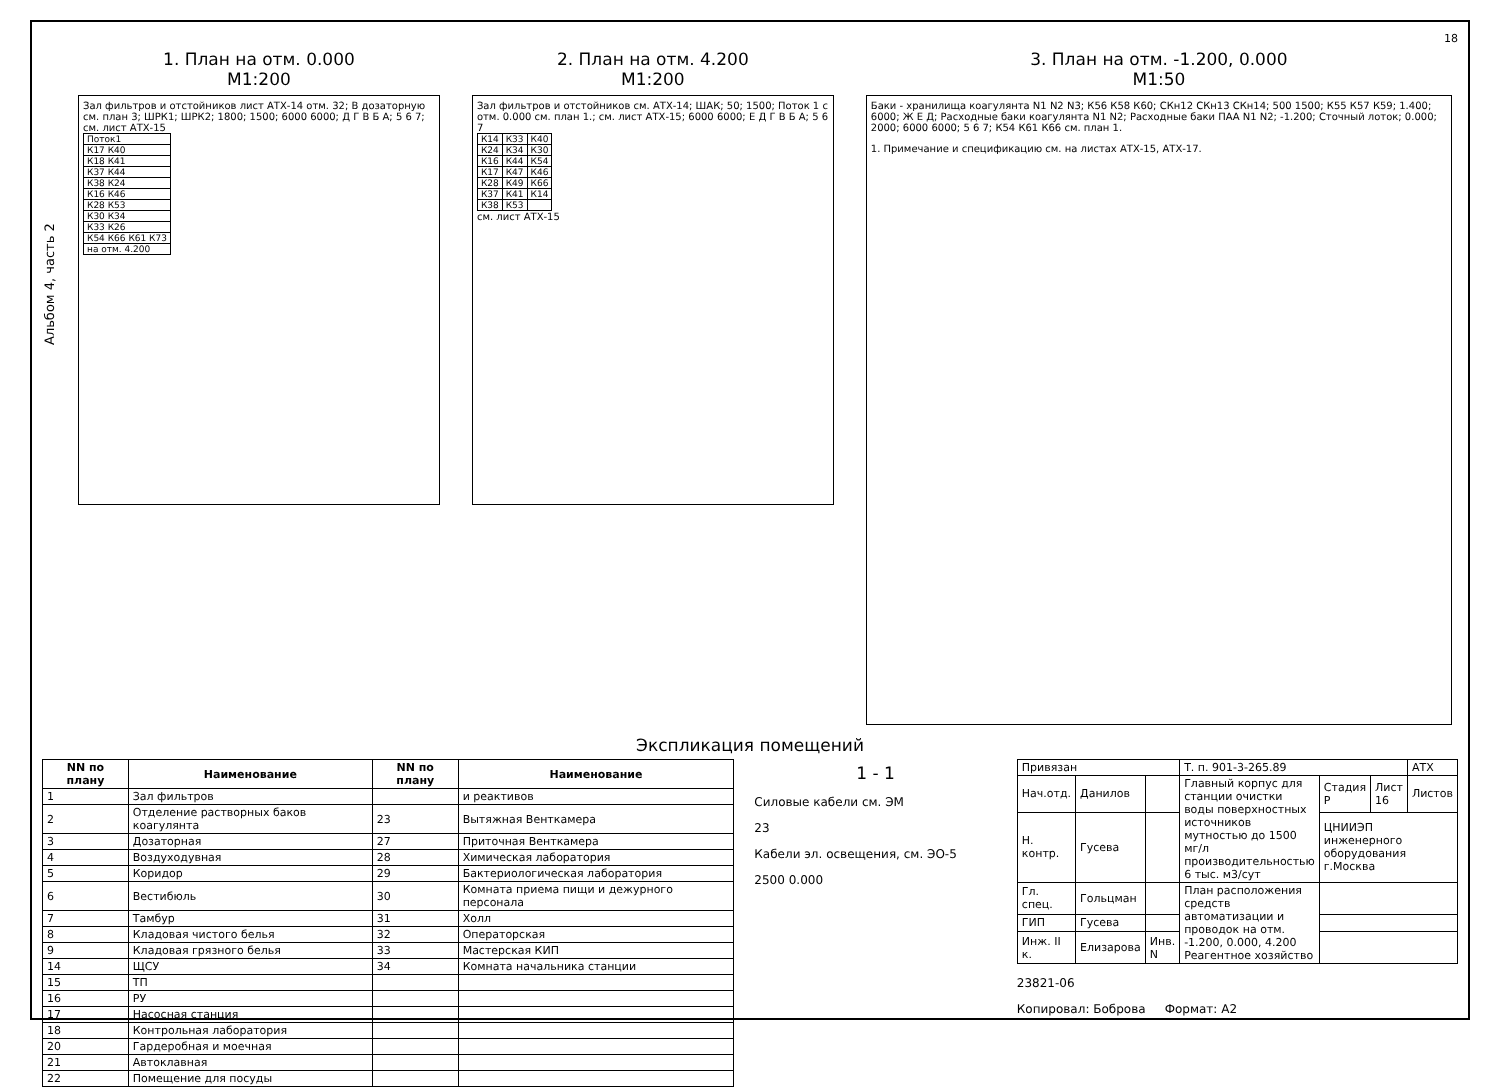18
Альбом 4, часть 2
1. План на отм. 0.000
М1:200
Зал фильтров и отстойников лист АТХ-14 отм. 32; В дозаторную см. план 3; ШРК1; ШРК2; 1800; 1500; 6000 6000; Д Г В Б А; 5 6 7; см. лист АТХ-15
| Поток1 |
| К17 К40 |
| К18 К41 |
| К37 К44 |
| К38 К24 |
| К16 К46 |
| К28 К53 |
| К30 К34 |
| К33 К26 |
| К54 К66 К61 К73 |
| на отм. 4.200 |
2. План на отм. 4.200
М1:200
Зал фильтров и отстойников см. АТХ-14; ШАК; 50; 1500; Поток 1 с отм. 0.000 см. план 1.; см. лист АТХ-15; 6000 6000; Е Д Г В Б А; 5 6 7
| К14 | К33 | К40 |
| К24 | К34 | К30 |
| К16 | К44 | К54 |
| К17 | К47 | К46 |
| К28 | К49 | К66 |
| К37 | К41 | К14 |
| К38 | К53 | |
см. лист АТХ-15
3. План на отм. -1.200, 0.000
М1:50
Баки - хранилища коагулянта N1 N2 N3; К56 К58 К60; СКн12 СКн13 СКн14; 500 1500; К55 К57 К59; 1.400; 6000; Ж Е Д; Расходные баки коагулянта N1 N2; Расходные баки ПАА N1 N2; -1.200; Сточный лоток; 0.000; 2000; 6000 6000; 5 6 7; К54 К61 К66 см. план 1.
1. Примечание и спецификацию см. на листах АТХ-15, АТХ-17.
Экспликация помещений
| NN по плану | Наименование | NN по плану | Наименование |
| --- | --- | --- | --- |
| 1 | Зал фильтров | | и реактивов |
| 2 | Отделение растворных баков коагулянта | 23 | Вытяжная Венткамера |
| 3 | Дозаторная | 27 | Приточная Венткамера |
| 4 | Воздуходувная | 28 | Химическая лаборатория |
| 5 | Коридор | 29 | Бактериологическая лаборатория |
| 6 | Вестибюль | 30 | Комната приема пищи и дежурного персонала |
| 7 | Тамбур | 31 | Холл |
| 8 | Кладовая чистого белья | 32 | Операторская |
| 9 | Кладовая грязного белья | 33 | Мастерская КИП |
| 14 | ЩСУ | 34 | Комната начальника станции |
| 15 | ТП | | |
| 16 | РУ | | |
| 17 | Насосная станция | | |
| 18 | Контрольная лаборатория | | |
| 20 | Гардеробная и моечная | | |
| 21 | Автоклавная | | |
| 22 | Помещение для посуды | | |
1 - 1
Силовые кабели см. ЭМ
23
Кабели эл. освещения, см. ЭО-5
2500 0.000
| Привязан | | | Т. п. 901-3-265.89 | | | АТХ |
| Нач.отд. | Данилов | | Главный корпус для станции очистки воды поверхностных источников мутностью до 1500 мг/л производительностью 6 тыс. м3/сут | Стадия Р | Лист 16 | Листов |
| Н. контр. | Гусева | | | ЦНИИЭП инженерного оборудования г.Москва | | |
| Гл. спец. | Гольцман | | План расположения средств автоматизации и проводок на отм. -1.200, 0.000, 4.200 Реагентное хозяйство | | | |
| ГИП | Гусева | | | | | |
| Инж. II к. | Елизарова | Инв. N | | | | |
23821-06
Копировал: Боброва Формат: А2